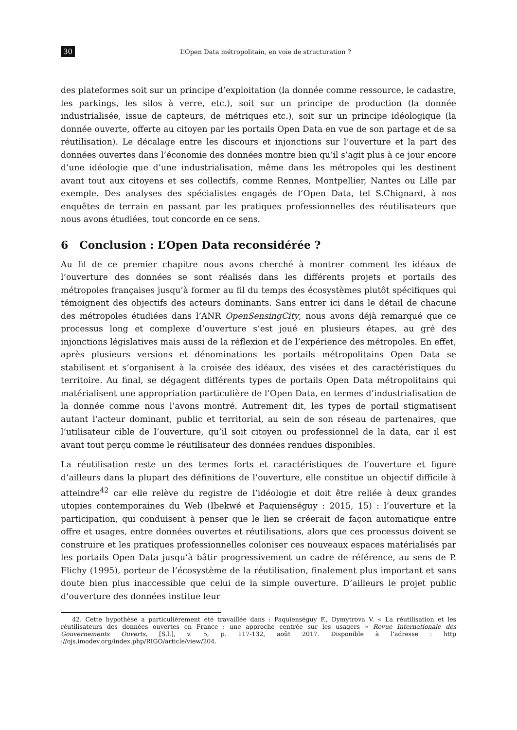30 L’Open Data métropolitain, en voie de structuration ?
des plateformes soit sur un principe d’exploitation (la donnée comme ressource, le cadastre, les parkings, les silos à verre, etc.), soit sur un principe de production (la donnée industrialisée, issue de capteurs, de métriques etc.), soit sur un principe idéologique (la donnée ouverte, offerte au citoyen par les portails Open Data en vue de son partage et de sa réutilisation). Le décalage entre les discours et injonctions sur l’ouverture et la part des données ouvertes dans l’économie des données montre bien qu’il s’agit plus à ce jour encore d’une idéologie que d’une industrialisation, même dans les métropoles qui les destinent avant tout aux citoyens et ses collectifs, comme Rennes, Montpellier, Nantes ou Lille par exemple. Des analyses des spécialistes engagés de l’Open Data, tel S.Chignard, à nos enquêtes de terrain en passant par les pratiques professionnelles des réutilisateurs que nous avons étudiées, tout concorde en ce sens.
6 Conclusion : L’Open Data reconsidérée ?
Au fil de ce premier chapitre nous avons cherché à montrer comment les idéaux de l’ouverture des données se sont réalisés dans les différents projets et portails des métropoles françaises jusqu’à former au fil du temps des écosystèmes plutôt spécifiques qui témoignent des objectifs des acteurs dominants. Sans entrer ici dans le détail de chacune des métropoles étudiées dans l’ANR OpenSensingCity, nous avons déjà remarqué que ce processus long et complexe d’ouverture s’est joué en plusieurs étapes, au gré des injonctions législatives mais aussi de la réflexion et de l’expérience des métropoles. En effet, après plusieurs versions et dénominations les portails métropolitains Open Data se stabilisent et s’organisent à la croisée des idéaux, des visées et des caractéristiques du territoire. Au final, se dégagent différents types de portails Open Data métropolitains qui matérialisent une appropriation particulière de l’Open Data, en termes d’industrialisation de la donnée comme nous l’avons montré. Autrement dit, les types de portail stigmatisent autant l’acteur dominant, public et territorial, au sein de son réseau de partenaires, que l’utilisateur cible de l’ouverture, qu’il soit citoyen ou professionnel de la data, car il est avant tout perçu comme le réutilisateur des données rendues disponibles.
La réutilisation reste un des termes forts et caractéristiques de l’ouverture et figure d’ailleurs dans la plupart des définitions de l’ouverture, elle constitue un objectif difficile à atteindre<sup>42</sup> car elle relève du registre de l’idéologie et doit être reliée à deux grandes utopies contemporaines du Web (Ibekwé et Paquienséguy : 2015, 15) : l’ouverture et la participation, qui conduisent à penser que le lien se créerait de façon automatique entre offre et usages, entre données ouvertes et réutilisations, alors que ces processus doivent se construire et les pratiques professionnelles coloniser ces nouveaux espaces matérialisés par les portails Open Data jusqu’à bâtir progressivement un cadre de référence, au sens de P. Flichy (1995), porteur de l’écosystème de la réutilisation, finalement plus important et sans doute bien plus inaccessible que celui de la simple ouverture. D’ailleurs le projet public d’ouverture des données institue leur
42. Cette hypothèse a particulièrement été travaillée dans : Paquienséguy F., Dymytrova V. « La réutilisation et les réutilisateurs des données ouvertes en France : une approche centrée sur les usagers » Revue Internationale des Gouvernements Ouverts, [S.l.], v. 5, p. 117-132, août 2017. Disponible à l’adresse : http ://ojs.imodev.org/index.php/RIGO/article/view/204.